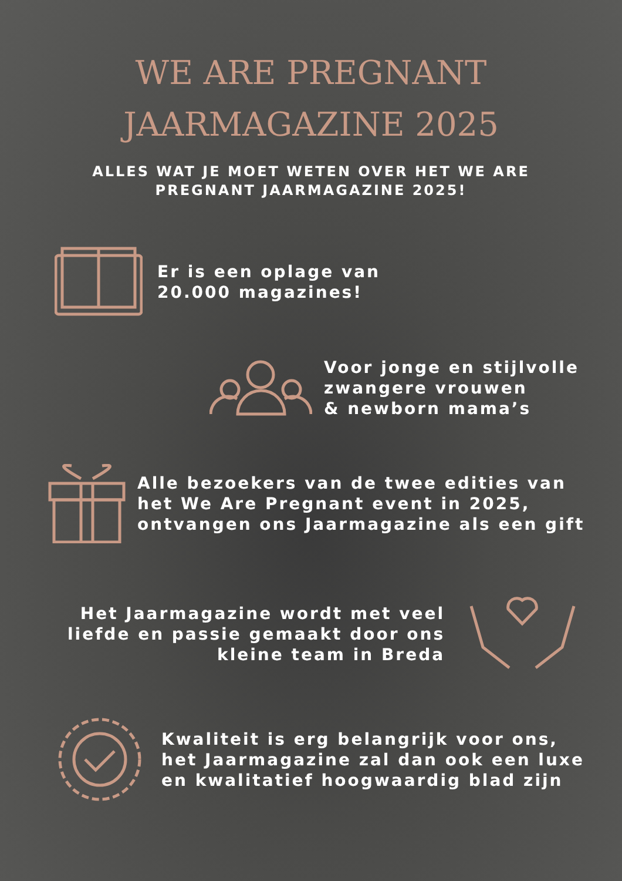WE ARE PREGNANT
JAARMAGAZINE 2025
ALLES WAT JE MOET WETEN OVER HET WE ARE
PREGNANT JAARMAGAZINE 2025!
Er is een oplage van
20.000 magazines!
Voor jonge en stijlvolle
zwangere vrouwen
& newborn mama’s
Alle bezoekers van de twee edities van
het We Are Pregnant event in 2025,
ontvangen ons Jaarmagazine als een gift
Het Jaarmagazine wordt met veel
liefde en passie gemaakt door ons
kleine team in Breda
Kwaliteit is erg belangrijk voor ons,
het Jaarmagazine zal dan ook een luxe
en kwalitatief hoogwaardig blad zijn